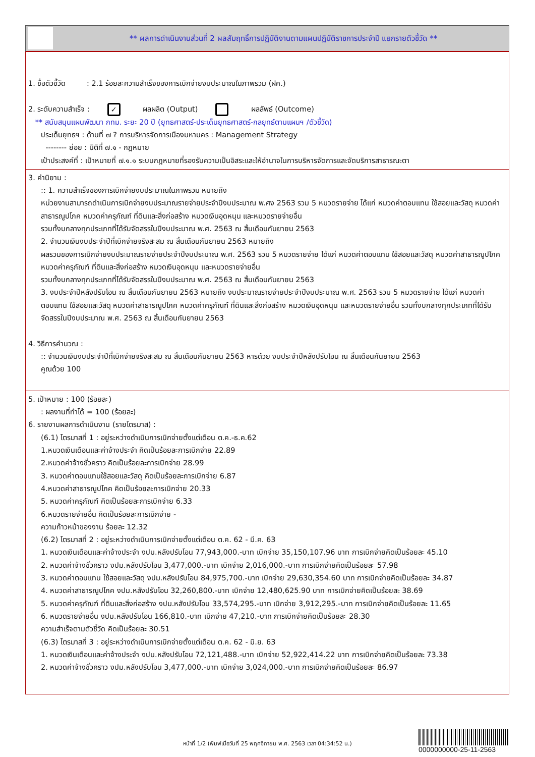** ผลการดำเนินงานส่วนที่ 2 ผลสัมฤทธิ์การปฏิบัติงานตามแผนปฏิบัติราชการประจำปี แยกรายตัวชี้วัด **
1. ชื่อตัวชี้วัด : 2.1 ร้อยละความสำเร็จของการเบิกจ่ายงบประมาณในภาพรวม (ฝค.)
2. ระดับความสำเร็จ : ✓ ผลผลิต (Output) ผลลัพธ์ (Outcome)
** สนับสนุนแผนพัฒนา กทม. ระยะ 20 ปี (ยุทธศาสตร์-ประเด็นยุทธศาสตร์-กลยุทธ์ตามแผนฯ /ตัวชี้วัด)
ประเด็นยุทธฯ : ด้านที่ ๗ ? การบริหารจัดการเมืองมหานคร : Management Strategy
-------- ย่อย : มิติที่ ๗.๑ - กฎหมาย
เป้าประสงค์ที่ : เป้าหมายที่ ๗.๑.๑ ระบบกฎหมายที่รองรับความเป็นอิสระและให้อำนาจในการบริหารจัดการและจัดบริการสาธารณะตา
3. คำนิยาม :
:: 1. ความสำเร็จของการเบิกจ่ายงบประมาณในภาพรวม หมายถึง
หน่วยงานสามารถดำเนินการเบิกจ่ายงบประมาณรายจ่ายประจำปีงบประมาณ พ.ศง 2563 รวม 5 หมวดรายจ่าย ได้แก่ หมวดค่าตอบแทน ใช้สอยและวัสดุ หมวดค่าสาธารณูปโภค หมวดค่าครุภัณฑ์ ที่ดินและสิ่งก่อสร้าง หมวดเงินอุดหนุน และหมวดรายจ่ายอื่น
รวมทั้งบกลางทุกประเภทที่ได้รับจัดสรรในปีงบประมาณ พ.ศ. 2563 ณ สิ้นเดือนกันยายน 2563
2. จำนวนเงินงบประจำปีที่เบิกจ่ายจริงสะสม ณ สิ้นเดือนกันยายน 2563 หมายถึง
ผลรวมของการเบิกจ่ายงบประมาณรายจ่ายประจำปีงบประมาณ พ.ศ. 2563 รวม 5 หมวดรายจ่าย ได้แก่ หมวดค่าตอบแทน ใช้สอยและวัสดุ หมวดค่าสาธารณูปโภค หมวดค่าครุภัณฑ์ ที่ดินและสิ่งก่อสร้าง หมวดเงินอุดหนุน และหมวดรายจ่ายอื่น
รวมทั้งบกลางทุกประเภทที่ได้รับจัดสรรในปีงบประมาณ พ.ศ. 2563 ณ สิ้นเดือนกันยายน 2563
3. งบประจำปีหลังปรับโอน ณ สิ้นเดือนกันยายน 2563 หมายถึง งบประมาณรายจ่ายประจำปีงบประมาณ พ.ศ. 2563 รวม 5 หมวดรายจ่าย ได้แก่ หมวดค่าตอบแทน ใช้สอยและวัสดุ หมวดค่าสาธารณูปโภค หมวดค่าครุภัณฑ์ ที่ดินและสิ่งก่อสร้าง หมวดเงินอุดหนุน และหมวดรายจ่ายอื่น รวมทั้งบกลางทุกประเภทที่ได้รับจัดสรรในปีงบประมาณ พ.ศ. 2563 ณ สิ้นเดือนกันยายน 2563
4. วิธีการคำนวณ :
:: จำนวนเงินงบประจำปีที่เบิกจ่ายจริงสะสม ณ สิ้นเดือนกันยายน 2563 หารด้วย งบประจำปีหลังปรับโอน ณ สิ้นเดือนกันยายน 2563
คูณด้วย 100
5. เป้าหมาย : 100 (ร้อยละ)
: ผลงานที่ทำได้ = 100 (ร้อยละ)
6. รายงานผลการดำเนินงาน (รายไตรมาส) :
(6.1) ไตรมาสที่ 1 : อยู่ระหว่างดำเนินการเบิกจ่ายตั้งแต่เดือน ต.ค.-ธ.ค.62
1.หมวดเงินเดือนและค่าจ้างประจำ คิดเป็นร้อยละการเบิกจ่าย 22.89
2.หมวดค่าจ้างชั่วคราว คิดเป็นร้อยละการเบิกจ่าย 28.99
3. หมวดค่าตอบแทนใช้สอยและวัสดุ คิดเป็นร้อยละการเบิกจ่าย 6.87
4.หมวดค่าสาธารณูปโภค คิดเป็นร้อยละการเบิกจ่าย 20.33
5. หมวดค่าครุภัณฑ์ คิดเป็นร้อยละการเบิกจ่าย 6.33
6.หมวดรายจ่ายอื่น คิดเป็นร้อยละการเบิกจ่าย -
ความก้าวหน้าของงาน ร้อยละ 12.32
(6.2) ไตรมาสที่ 2 : อยู่ระหว่างดำเนินการเบิกจ่ายตั้งแต่เดือน ต.ค. 62 - มี.ค. 63
1. หมวดเงินเดือนและค่าจ้างประจำ งปม.หลังปรับโอน 77,943,000.-บาท เบิกจ่าย 35,150,107.96 บาท การเบิกจ่ายคิดเป็นร้อยละ 45.10
2. หมวดค่าจ้างชั่วคราว งปม.หลังปรับโอน 3,477,000.-บาท เบิกจ่าย 2,016,000.-บาท การเบิกจ่ายคิดเป็นร้อยละ 57.98
3. หมวดค่าตอบแทน ใช้สอยและวัสดุ งปม.หลังปรับโอน 84,975,700.-บาท เบิกจ่าย 29,630,354.60 บาท การเบิกจ่ายคิดเป็นร้อยละ 34.87
4. หมวดค่าสาธารณูปโภค งปม.หลังปรับโอน 32,260,800.-บาท เบิกจ่าย 12,480,625.90 บาท การเบิกจ่ายคิดเป็นร้อยละ 38.69
5. หมวดค่าครุภัณฑ์ ที่ดินและสิ่งก่อสร้าง งปม.หลังปรับโอน 33,574,295.-บาท เบิกจ่าย 3,912,295.-บาท การเบิกจ่ายคิดเป็นร้อยละ 11.65
6. หมวดรายจ่ายอื่น งปม.หลังปรับโอน 166,810.-บาท เบิกจ่าย 47,210.-บาท การเบิกจ่ายคิดเป็นร้อยละ 28.30
ความสำเร็จตามตัวชี้วัด คิดเป็นร้อยละ 30.51
(6.3) ไตรมาสที่ 3 : อยู่ระหว่างดำเนินการเบิกจ่ายตั้งแต่เดือน ต.ค. 62 - มิ.ย. 63
1. หมวดเงินเดือนและค่าจ้างประจำ งปม.หลังปรับโอน 72,121,488.-บาท เบิกจ่าย 52,922,414.22 บาท การเบิกจ่ายคิดเป็นร้อยละ 73.38
2. หมวดค่าจ้างชั่วคราว งปม.หลังปรับโอน 3,477,000.-บาท เบิกจ่าย 3,024,000.-บาท การเบิกจ่ายคิดเป็นร้อยละ 86.97
หน้าที่ 1/2 (พิมพ์เมื่อวันที่ 25 พฤศจิกายน พ.ศ. 2563 เวลา 04:34:52 น.)
0000000000-25-11-2563